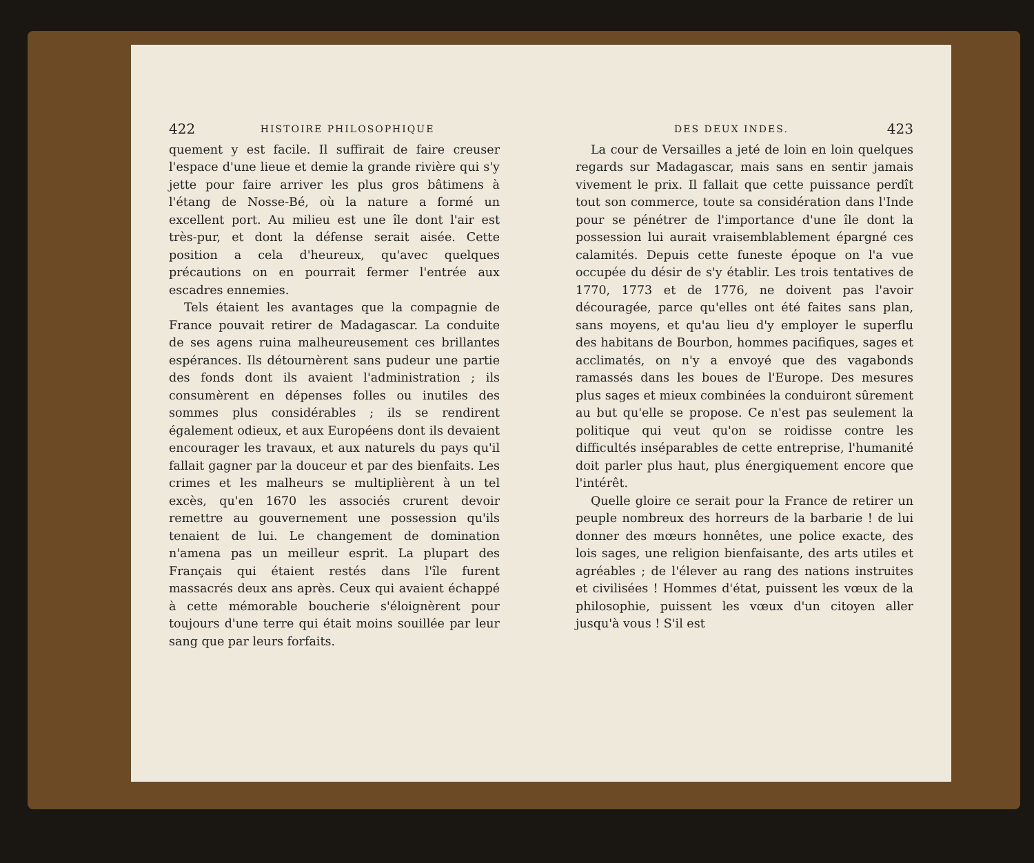422 HISTOIRE PHILOSOPHIQUE
quement y est facile. Il suffirait de faire creuser l'espace d'une lieue et demie la grande rivière qui s'y jette pour faire arriver les plus gros bâtimens à l'étang de Nosse-Bé, où la nature a formé un excellent port. Au milieu est une île dont l'air est très-pur, et dont la défense serait aisée. Cette position a cela d'heureux, qu'avec quelques précautions on en pourrait fermer l'entrée aux escadres ennemies.
Tels étaient les avantages que la compagnie de France pouvait retirer de Madagascar. La conduite de ses agens ruina malheureusement ces brillantes espérances. Ils détournèrent sans pudeur une partie des fonds dont ils avaient l'administration ; ils consumèrent en dépenses folles ou inutiles des sommes plus considérables ; ils se rendirent également odieux, et aux Européens dont ils devaient encourager les travaux, et aux naturels du pays qu'il fallait gagner par la douceur et par des bienfaits. Les crimes et les malheurs se multiplièrent à un tel excès, qu'en 1670 les associés crurent devoir remettre au gouvernement une possession qu'ils tenaient de lui. Le changement de domination n'amena pas un meilleur esprit. La plupart des Français qui étaient restés dans l'île furent massacrés deux ans après. Ceux qui avaient échappé à cette mémorable boucherie s'éloignèrent pour toujours d'une terre qui était moins souillée par leur sang que par leurs forfaits.
DES DEUX INDES. 423
La cour de Versailles a jeté de loin en loin quelques regards sur Madagascar, mais sans en sentir jamais vivement le prix. Il fallait que cette puissance perdît tout son commerce, toute sa considération dans l'Inde pour se pénétrer de l'importance d'une île dont la possession lui aurait vraisemblablement épargné ces calamités. Depuis cette funeste époque on l'a vue occupée du désir de s'y établir. Les trois tentatives de 1770, 1773 et de 1776, ne doivent pas l'avoir découragée, parce qu'elles ont été faites sans plan, sans moyens, et qu'au lieu d'y employer le superflu des habitans de Bourbon, hommes pacifiques, sages et acclimatés, on n'y a envoyé que des vagabonds ramassés dans les boues de l'Europe. Des mesures plus sages et mieux combinées la conduiront sûrement au but qu'elle se propose. Ce n'est pas seulement la politique qui veut qu'on se roidisse contre les difficultés inséparables de cette entreprise, l'humanité doit parler plus haut, plus énergiquement encore que l'intérêt.
Quelle gloire ce serait pour la France de retirer un peuple nombreux des horreurs de la barbarie ! de lui donner des mœurs honnêtes, une police exacte, des lois sages, une religion bienfaisante, des arts utiles et agréables ; de l'élever au rang des nations instruites et civilisées ! Hommes d'état, puissent les vœux de la philosophie, puissent les vœux d'un citoyen aller jusqu'à vous ! S'il est